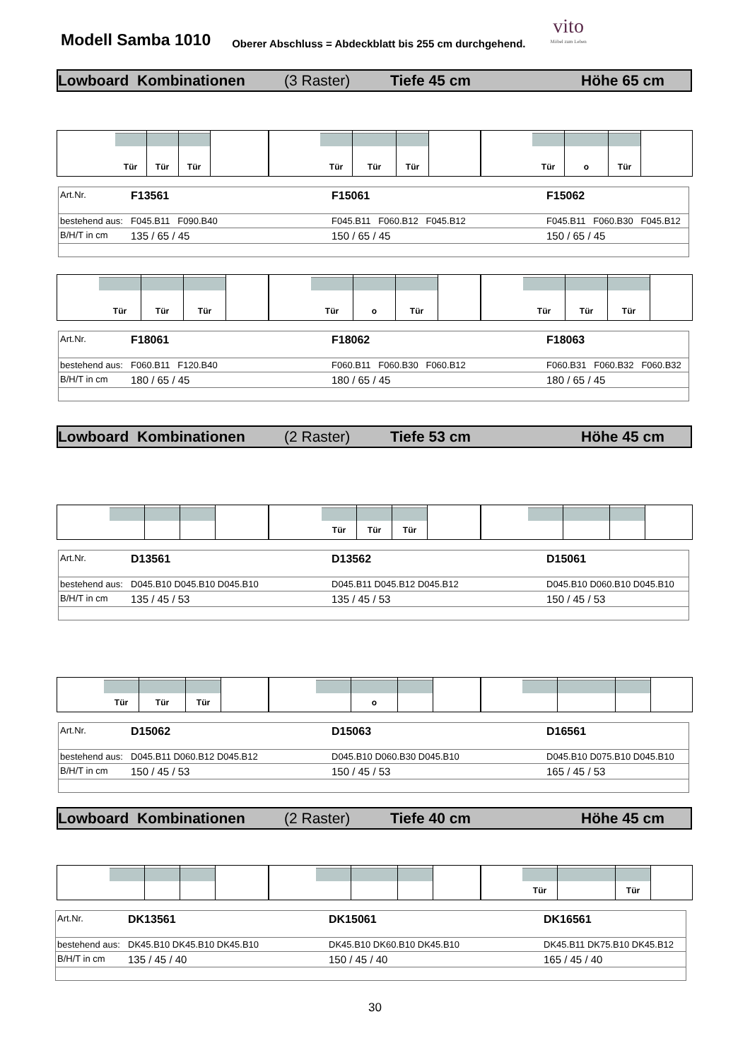Modell Samba 1010
Oberer Abschluss = Abdeckblatt bis 255 cm durchgehend.
vito
Möbel zum Leben
Lowboard Kombinationen (3 Raster) Tiefe 45 cm Höhe 65 cm
Tür Tür Tür
Tür Tür Tür
Tür o Tür
| Art.Nr. | F13561 | F15061 | F15062 |
| bestehend aus: | F045.B11 F090.B40 | F045.B11 F060.B12 F045.B12 | F045.B11 F060.B30 F045.B12 |
| B/H/T in cm | 135 / 65 / 45 | 150 / 65 / 45 | 150 / 65 / 45 |
Tür Tür Tür
Tür o Tür
Tür Tür Tür
| Art.Nr. | F18061 | F18062 | F18063 |
| bestehend aus: | F060.B11 F120.B40 | F060.B11 F060.B30 F060.B12 | F060.B31 F060.B32 F060.B32 |
| B/H/T in cm | 180 / 65 / 45 | 180 / 65 / 45 | 180 / 65 / 45 |
Lowboard Kombinationen (2 Raster) Tiefe 53 cm Höhe 45 cm
Tür Tür Tür
| Art.Nr. | D13561 | D13562 | D15061 |
| bestehend aus: | D045.B10 D045.B10 D045.B10 | D045.B11 D045.B12 D045.B12 | D045.B10 D060.B10 D045.B10 |
| B/H/T in cm | 135 / 45 / 53 | 135 / 45 / 53 | 150 / 45 / 53 |
Tür Tür Tür
o
| Art.Nr. | D15062 | D15063 | D16561 |
| bestehend aus: | D045.B11 D060.B12 D045.B12 | D045.B10 D060.B30 D045.B10 | D045.B10 D075.B10 D045.B10 |
| B/H/T in cm | 150 / 45 / 53 | 150 / 45 / 53 | 165 / 45 / 53 |
Lowboard Kombinationen (2 Raster) Tiefe 40 cm Höhe 45 cm
Tür Tür
| Art.Nr. | DK13561 | DK15061 | DK16561 |
| bestehend aus: | DK45.B10 DK45.B10 DK45.B10 | DK45.B10 DK60.B10 DK45.B10 | DK45.B11 DK75.B10 DK45.B12 |
| B/H/T in cm | 135 / 45 / 40 | 150 / 45 / 40 | 165 / 45 / 40 |
30